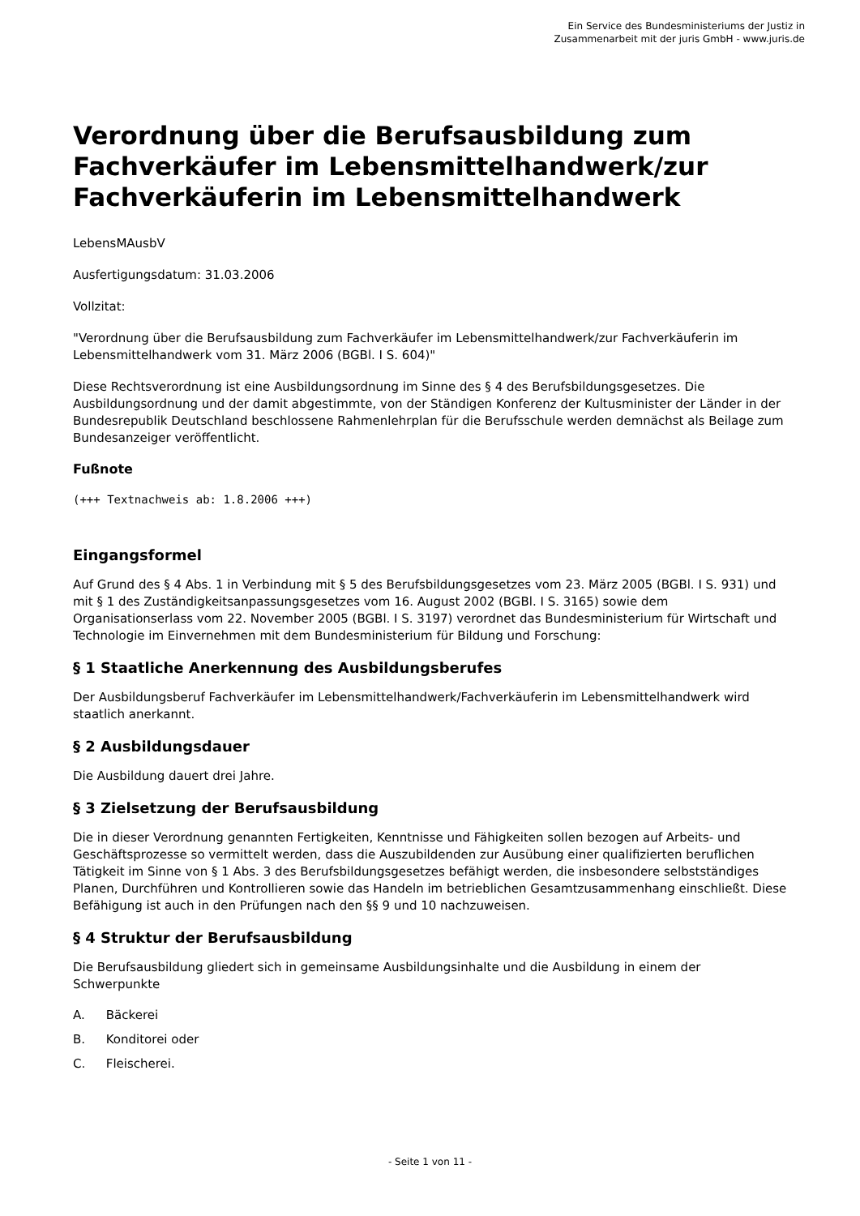Ein Service des Bundesministeriums der Justiz in
Zusammenarbeit mit der juris GmbH - www.juris.de
Verordnung über die Berufsausbildung zum Fachverkäufer im Lebensmittelhandwerk/zur Fachverkäuferin im Lebensmittelhandwerk
LebensMAusbV
Ausfertigungsdatum: 31.03.2006
Vollzitat:
"Verordnung über die Berufsausbildung zum Fachverkäufer im Lebensmittelhandwerk/zur Fachverkäuferin im Lebensmittelhandwerk vom 31. März 2006 (BGBl. I S. 604)"
Diese Rechtsverordnung ist eine Ausbildungsordnung im Sinne des § 4 des Berufsbildungsgesetzes. Die Ausbildungsordnung und der damit abgestimmte, von der Ständigen Konferenz der Kultusminister der Länder in der Bundesrepublik Deutschland beschlossene Rahmenlehrplan für die Berufsschule werden demnächst als Beilage zum Bundesanzeiger veröffentlicht.
Fußnote
(+++ Textnachweis ab: 1.8.2006 +++)
Eingangsformel
Auf Grund des § 4 Abs. 1 in Verbindung mit § 5 des Berufsbildungsgesetzes vom 23. März 2005 (BGBl. I S. 931) und mit § 1 des Zuständigkeitsanpassungsgesetzes vom 16. August 2002 (BGBl. I S. 3165) sowie dem Organisationserlass vom 22. November 2005 (BGBl. I S. 3197) verordnet das Bundesministerium für Wirtschaft und Technologie im Einvernehmen mit dem Bundesministerium für Bildung und Forschung:
§ 1 Staatliche Anerkennung des Ausbildungsberufes
Der Ausbildungsberuf Fachverkäufer im Lebensmittelhandwerk/Fachverkäuferin im Lebensmittelhandwerk wird staatlich anerkannt.
§ 2 Ausbildungsdauer
Die Ausbildung dauert drei Jahre.
§ 3 Zielsetzung der Berufsausbildung
Die in dieser Verordnung genannten Fertigkeiten, Kenntnisse und Fähigkeiten sollen bezogen auf Arbeits- und Geschäftsprozesse so vermittelt werden, dass die Auszubildenden zur Ausübung einer qualifizierten beruflichen Tätigkeit im Sinne von § 1 Abs. 3 des Berufsbildungsgesetzes befähigt werden, die insbesondere selbstständiges Planen, Durchführen und Kontrollieren sowie das Handeln im betrieblichen Gesamtzusammenhang einschließt. Diese Befähigung ist auch in den Prüfungen nach den §§ 9 und 10 nachzuweisen.
§ 4 Struktur der Berufsausbildung
Die Berufsausbildung gliedert sich in gemeinsame Ausbildungsinhalte und die Ausbildung in einem der Schwerpunkte
A. Bäckerei
B. Konditorei oder
C. Fleischerei.
- Seite 1 von 11 -